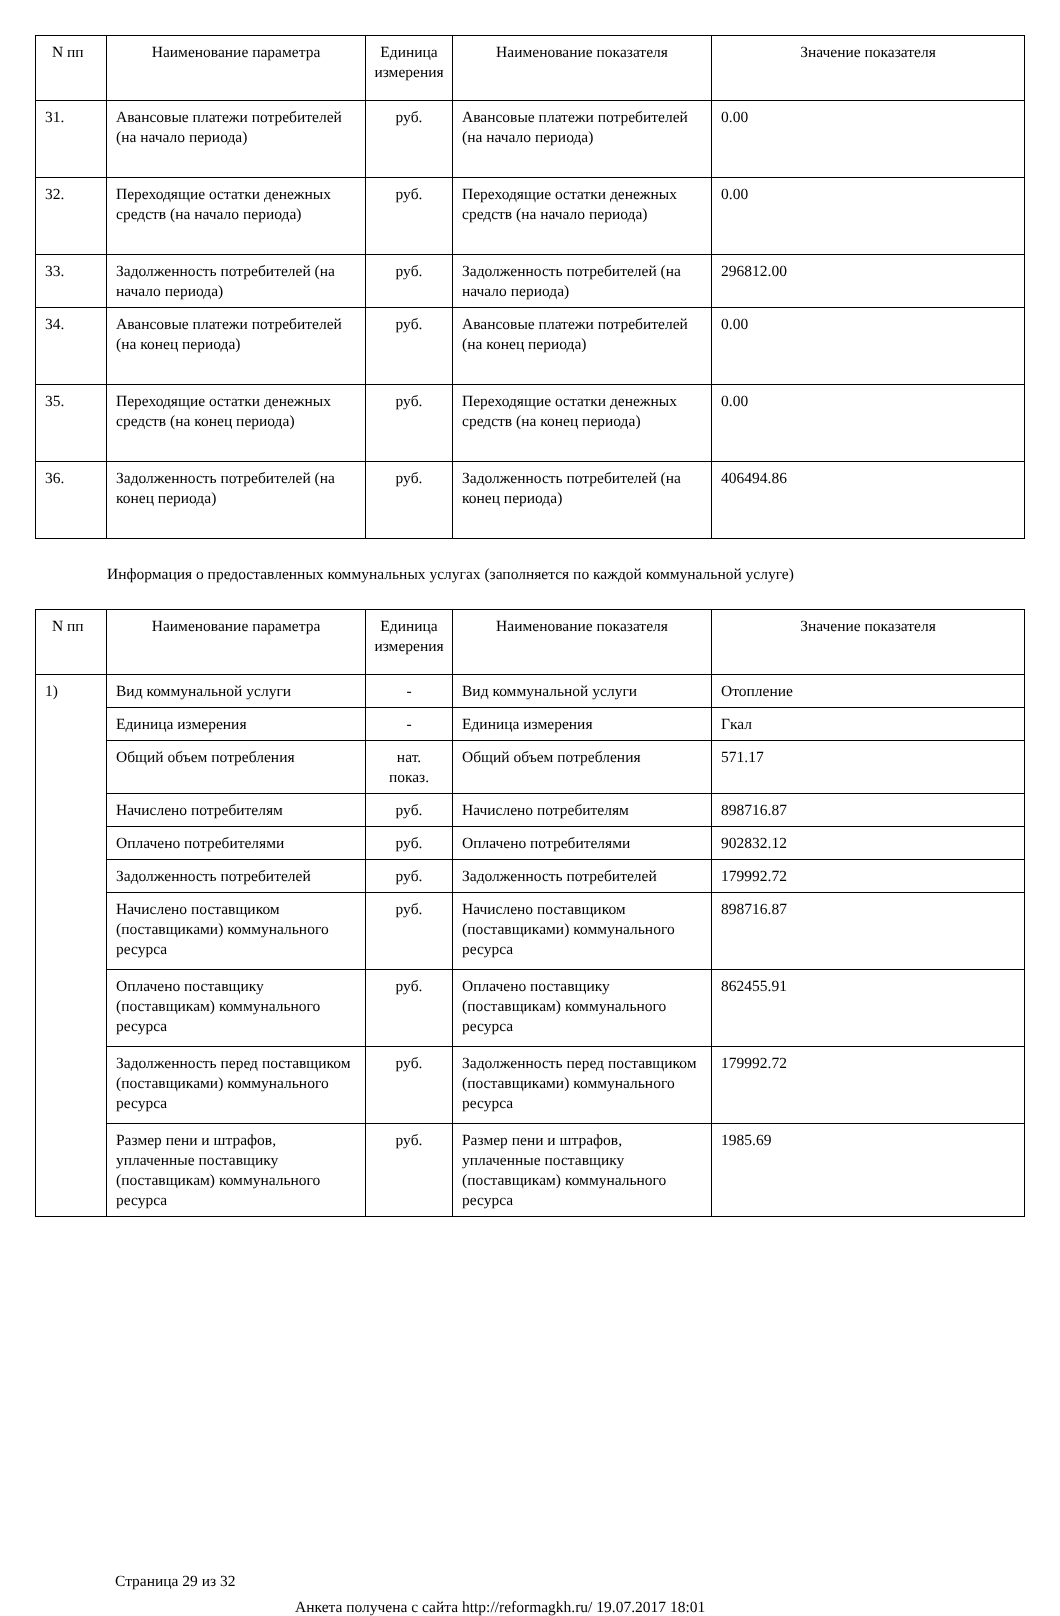| N пп | Наименование параметра | Единица измерения | Наименование показателя | Значение показателя |
| --- | --- | --- | --- | --- |
| 31. | Авансовые платежи потребителей (на начало периода) | руб. | Авансовые платежи потребителей (на начало периода) | 0.00 |
| 32. | Переходящие остатки денежных средств (на начало периода) | руб. | Переходящие остатки денежных средств (на начало периода) | 0.00 |
| 33. | Задолженность потребителей (на начало периода) | руб. | Задолженность потребителей (на начало периода) | 296812.00 |
| 34. | Авансовые платежи потребителей (на конец периода) | руб. | Авансовые платежи потребителей (на конец периода) | 0.00 |
| 35. | Переходящие остатки денежных средств (на конец периода) | руб. | Переходящие остатки денежных средств (на конец периода) | 0.00 |
| 36. | Задолженность потребителей (на конец периода) | руб. | Задолженность потребителей (на конец периода) | 406494.86 |
Информация о предоставленных коммунальных услугах (заполняется по каждой коммунальной услуге)
| N пп | Наименование параметра | Единица измерения | Наименование показателя | Значение показателя |
| --- | --- | --- | --- | --- |
| 1) | Вид коммунальной услуги | - | Вид коммунальной услуги | Отопление |
| | Единица измерения | - | Единица измерения | Гкал |
| | Общий объем потребления | нат. показ. | Общий объем потребления | 571.17 |
| | Начислено потребителям | руб. | Начислено потребителям | 898716.87 |
| | Оплачено потребителями | руб. | Оплачено потребителями | 902832.12 |
| | Задолженность потребителей | руб. | Задолженность потребителей | 179992.72 |
| | Начислено поставщиком (поставщиками) коммунального ресурса | руб. | Начислено поставщиком (поставщиками) коммунального ресурса | 898716.87 |
| | Оплачено поставщику (поставщикам) коммунального ресурса | руб. | Оплачено поставщику (поставщикам) коммунального ресурса | 862455.91 |
| | Задолженность перед поставщиком (поставщиками) коммунального ресурса | руб. | Задолженность перед поставщиком (поставщиками) коммунального ресурса | 179992.72 |
| | Размер пени и штрафов, уплаченные поставщику (поставщикам) коммунального ресурса | руб. | Размер пени и штрафов, уплаченные поставщику (поставщикам) коммунального ресурса | 1985.69 |
Страница 29 из 32
Анкета получена с сайта http://reformagkh.ru/ 19.07.2017 18:01